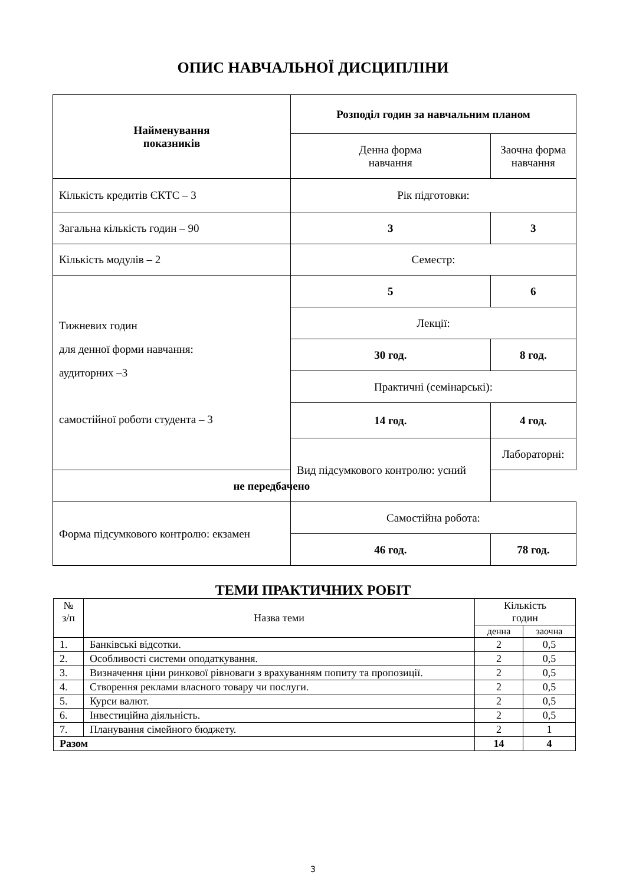ОПИС НАВЧАЛЬНОЇ ДИСЦИПЛІНИ
| Найменування показників | Розподіл годин за навчальним планом | |
| | Денна форма навчання | Заочна форма навчання |
| Кількість кредитів ЄКТС – 3 | Рік підготовки: | |
| Загальна кількість годин – 90 | 3 | 3 |
| Кількість модулів – 2 | Семестр: | |
| Тижневих годин для денної форми навчання: аудиторних –3 самостійної роботи студента – 3 | 5 | 6 |
| | Лекції: | |
| | 30 год. | 8 год. |
| | Практичні (семінарські): | |
| | 14 год. | 4 год. |
| | Вид підсумкового контролю: усний | Лабораторні: |
| не передбачено | | |
| Форма підсумкового контролю: екзамен | Самостійна робота: | |
| | 46 год. | 78 год. |
ТЕМИ ПРАКТИЧНИХ РОБІТ
| № з/п | Назва теми | Кількість годин | |
| | | денна | заочна |
| 1. | Банківські відсотки. | 2 | 0,5 |
| 2. | Особливості системи оподаткування. | 2 | 0,5 |
| 3. | Визначення ціни ринкової рівноваги з врахуванням попиту та пропозиції. | 2 | 0,5 |
| 4. | Створення реклами власного товару чи послуги. | 2 | 0,5 |
| 5. | Курси валют. | 2 | 0,5 |
| 6. | Інвестиційна діяльність. | 2 | 0,5 |
| 7. | Планування сімейного бюджету. | 2 | 1 |
| Разом | | 14 | 4 |
3